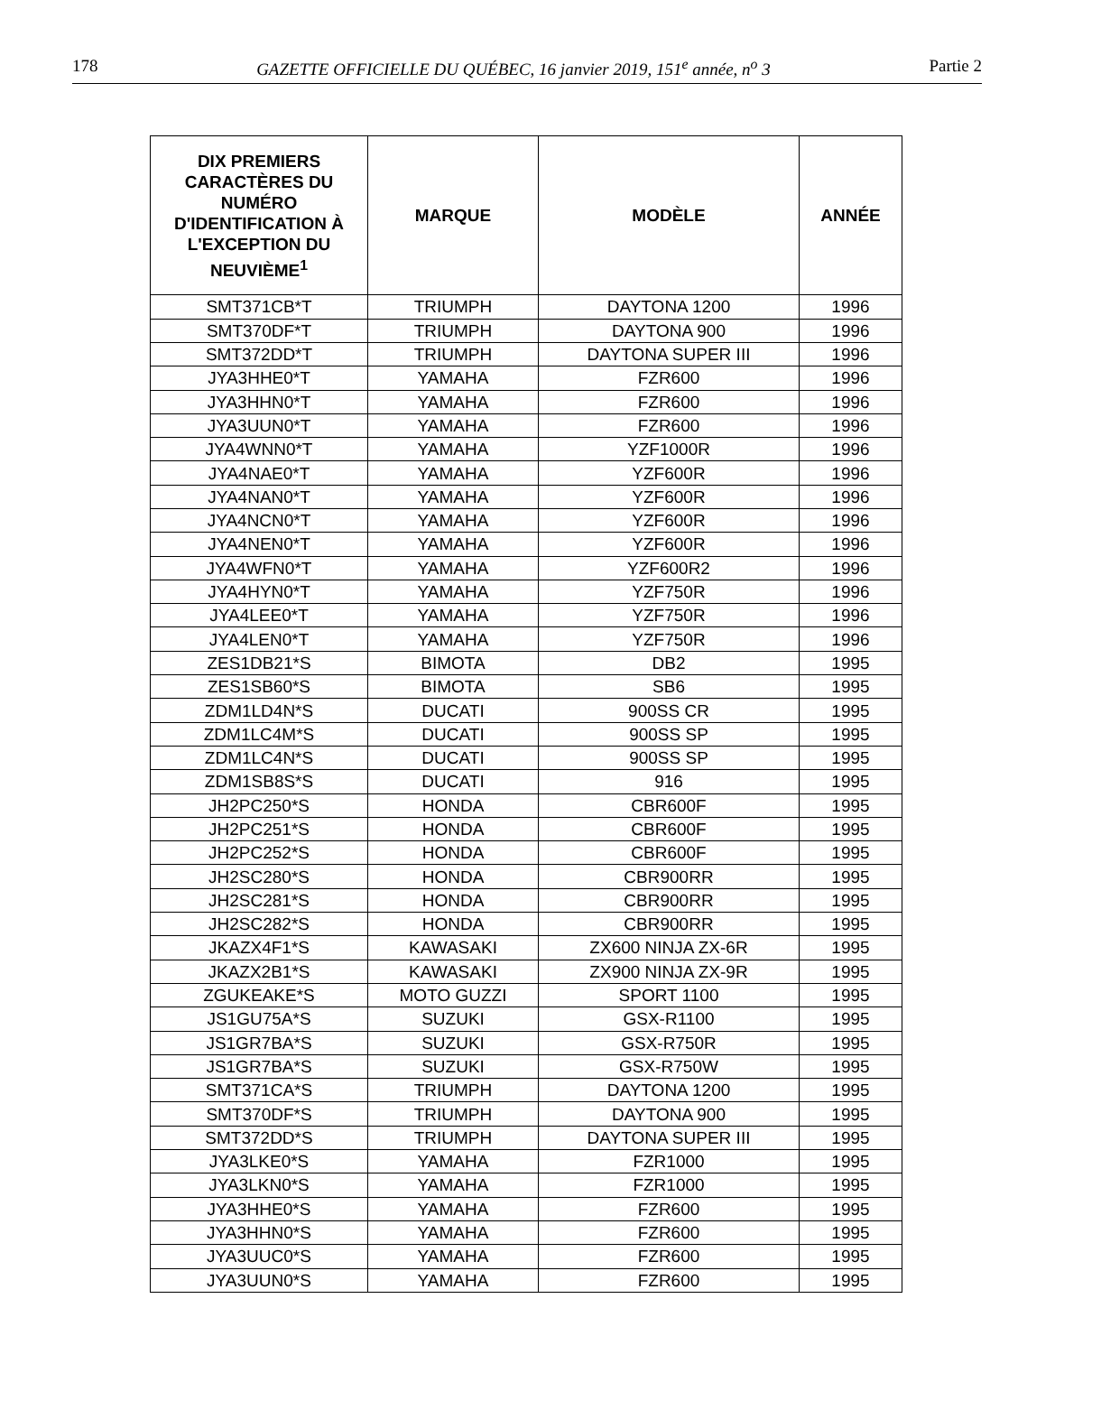178 GAZETTE OFFICIELLE DU QUÉBEC, 16 janvier 2019, 151<sup>e</sup> année, n<sup>o</sup> 3 Partie 2
| DIX PREMIERS CARACTÈRES DU NUMÉRO D'IDENTIFICATION À L'EXCEPTION DU NEUVIÈME<sup>1</sup> | MARQUE | MODÈLE | ANNÉE |
| --- | --- | --- | --- |
| SMT371CB*T | TRIUMPH | DAYTONA 1200 | 1996 |
| SMT370DF*T | TRIUMPH | DAYTONA 900 | 1996 |
| SMT372DD*T | TRIUMPH | DAYTONA SUPER III | 1996 |
| JYA3HHE0*T | YAMAHA | FZR600 | 1996 |
| JYA3HHN0*T | YAMAHA | FZR600 | 1996 |
| JYA3UUN0*T | YAMAHA | FZR600 | 1996 |
| JYA4WNN0*T | YAMAHA | YZF1000R | 1996 |
| JYA4NAE0*T | YAMAHA | YZF600R | 1996 |
| JYA4NAN0*T | YAMAHA | YZF600R | 1996 |
| JYA4NCN0*T | YAMAHA | YZF600R | 1996 |
| JYA4NEN0*T | YAMAHA | YZF600R | 1996 |
| JYA4WFN0*T | YAMAHA | YZF600R2 | 1996 |
| JYA4HYN0*T | YAMAHA | YZF750R | 1996 |
| JYA4LEE0*T | YAMAHA | YZF750R | 1996 |
| JYA4LEN0*T | YAMAHA | YZF750R | 1996 |
| ZES1DB21*S | BIMOTA | DB2 | 1995 |
| ZES1SB60*S | BIMOTA | SB6 | 1995 |
| ZDM1LD4N*S | DUCATI | 900SS CR | 1995 |
| ZDM1LC4M*S | DUCATI | 900SS SP | 1995 |
| ZDM1LC4N*S | DUCATI | 900SS SP | 1995 |
| ZDM1SB8S*S | DUCATI | 916 | 1995 |
| JH2PC250*S | HONDA | CBR600F | 1995 |
| JH2PC251*S | HONDA | CBR600F | 1995 |
| JH2PC252*S | HONDA | CBR600F | 1995 |
| JH2SC280*S | HONDA | CBR900RR | 1995 |
| JH2SC281*S | HONDA | CBR900RR | 1995 |
| JH2SC282*S | HONDA | CBR900RR | 1995 |
| JKAZX4F1*S | KAWASAKI | ZX600 NINJA ZX-6R | 1995 |
| JKAZX2B1*S | KAWASAKI | ZX900 NINJA ZX-9R | 1995 |
| ZGUKEAKE*S | MOTO GUZZI | SPORT 1100 | 1995 |
| JS1GU75A*S | SUZUKI | GSX-R1100 | 1995 |
| JS1GR7BA*S | SUZUKI | GSX-R750R | 1995 |
| JS1GR7BA*S | SUZUKI | GSX-R750W | 1995 |
| SMT371CA*S | TRIUMPH | DAYTONA 1200 | 1995 |
| SMT370DF*S | TRIUMPH | DAYTONA 900 | 1995 |
| SMT372DD*S | TRIUMPH | DAYTONA SUPER III | 1995 |
| JYA3LKE0*S | YAMAHA | FZR1000 | 1995 |
| JYA3LKN0*S | YAMAHA | FZR1000 | 1995 |
| JYA3HHE0*S | YAMAHA | FZR600 | 1995 |
| JYA3HHN0*S | YAMAHA | FZR600 | 1995 |
| JYA3UUC0*S | YAMAHA | FZR600 | 1995 |
| JYA3UUN0*S | YAMAHA | FZR600 | 1995 |